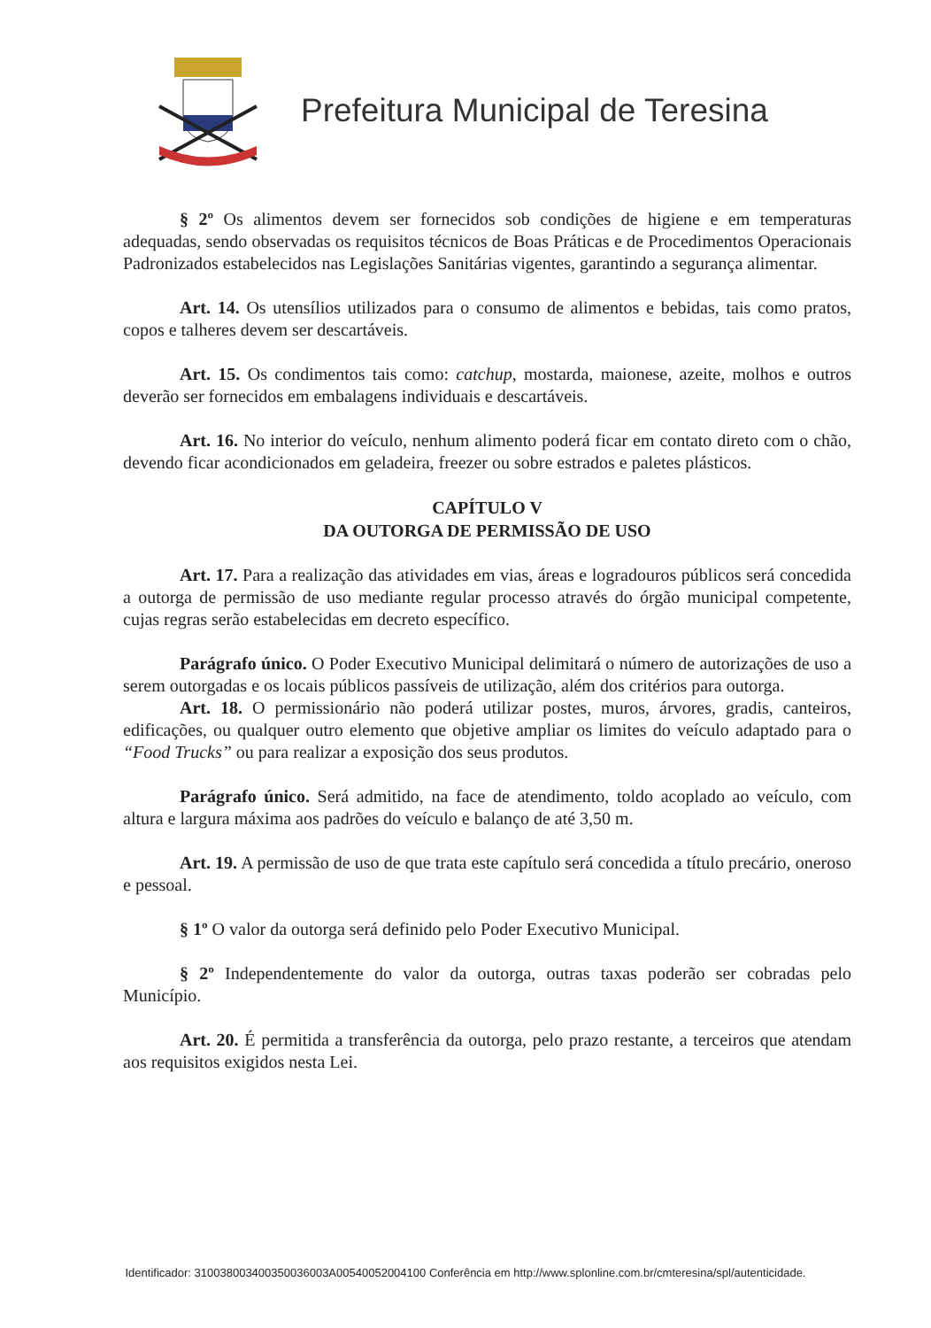Prefeitura Municipal de Teresina
§ 2º Os alimentos devem ser fornecidos sob condições de higiene e em temperaturas adequadas, sendo observadas os requisitos técnicos de Boas Práticas e de Procedimentos Operacionais Padronizados estabelecidos nas Legislações Sanitárias vigentes, garantindo a segurança alimentar.
Art. 14. Os utensílios utilizados para o consumo de alimentos e bebidas, tais como pratos, copos e talheres devem ser descartáveis.
Art. 15. Os condimentos tais como: catchup, mostarda, maionese, azeite, molhos e outros deverão ser fornecidos em embalagens individuais e descartáveis.
Art. 16. No interior do veículo, nenhum alimento poderá ficar em contato direto com o chão, devendo ficar acondicionados em geladeira, freezer ou sobre estrados e paletes plásticos.
CAPÍTULO V
DA OUTORGA DE PERMISSÃO DE USO
Art. 17. Para a realização das atividades em vias, áreas e logradouros públicos será concedida a outorga de permissão de uso mediante regular processo através do órgão municipal competente, cujas regras serão estabelecidas em decreto específico.
Parágrafo único. O Poder Executivo Municipal delimitará o número de autorizações de uso a serem outorgadas e os locais públicos passíveis de utilização, além dos critérios para outorga.
Art. 18. O permissionário não poderá utilizar postes, muros, árvores, gradis, canteiros, edificações, ou qualquer outro elemento que objetive ampliar os limites do veículo adaptado para o “Food Trucks” ou para realizar a exposição dos seus produtos.
Parágrafo único. Será admitido, na face de atendimento, toldo acoplado ao veículo, com altura e largura máxima aos padrões do veículo e balanço de até 3,50 m.
Art. 19. A permissão de uso de que trata este capítulo será concedida a título precário, oneroso e pessoal.
§ 1º O valor da outorga será definido pelo Poder Executivo Municipal.
§ 2º Independentemente do valor da outorga, outras taxas poderão ser cobradas pelo Município.
Art. 20. É permitida a transferência da outorga, pelo prazo restante, a terceiros que atendam aos requisitos exigidos nesta Lei.
Identificador: 310038003400350036003A00540052004100 Conferência em http://www.splonline.com.br/cmteresina/spl/autenticidade.